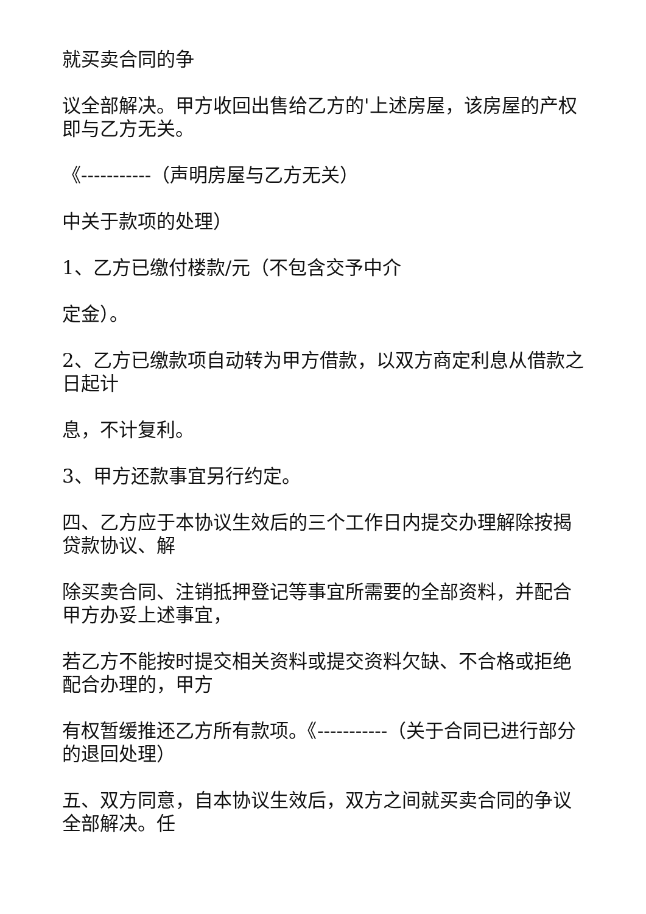就买卖合同的争
议全部解决。甲方收回出售给乙方的'上述房屋，该房屋的产权即与乙方无关。
《-----------（声明房屋与乙方无关）
中关于款项的处理）
1、乙方已缴付楼款/元（不包含交予中介
定金）。
2、乙方已缴款项自动转为甲方借款，以双方商定利息从借款之日起计
息，不计复利。
3、甲方还款事宜另行约定。
四、乙方应于本协议生效后的三个工作日内提交办理解除按揭贷款协议、解
除买卖合同、注销抵押登记等事宜所需要的全部资料，并配合甲方办妥上述事宜，
若乙方不能按时提交相关资料或提交资料欠缺、不合格或拒绝配合办理的，甲方
有权暂缓推还乙方所有款项。《-----------（关于合同已进行部分的退回处理）
五、双方同意，自本协议生效后，双方之间就买卖合同的争议全部解决。任